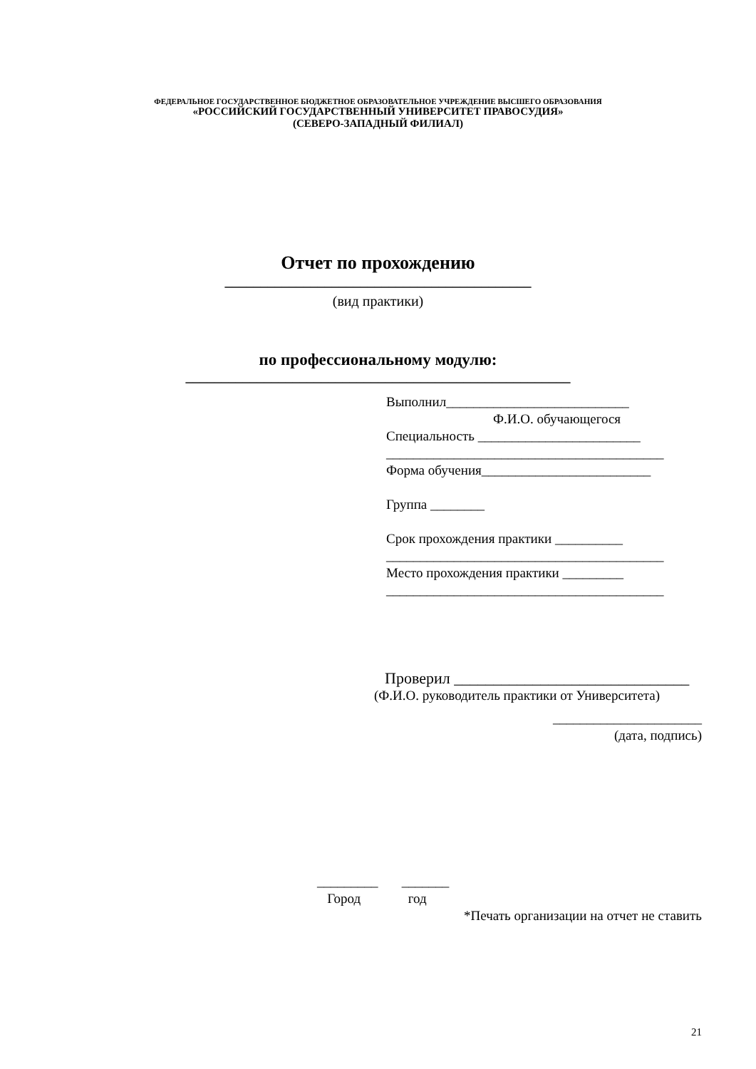ФЕДЕРАЛЬНОЕ ГОСУДАРСТВЕННОЕ БЮДЖЕТНОЕ ОБРАЗОВАТЕЛЬНОЕ УЧРЕЖДЕНИЕ ВЫСШЕГО ОБРАЗОВАНИЯ
«РОССИЙСКИЙ ГОСУДАРСТВЕННЫЙ УНИВЕРСИТЕТ ПРАВОСУДИЯ»
(СЕВЕРО-ЗАПАДНЫЙ ФИЛИАЛ)
Отчет по прохождению
___________________________________________
(вид практики)
по профессиональному модулю:
______________________________________________________
Выполнил___________________________
Ф.И.О. обучающегося
Специальность ________________________
_________________________________________
Форма обучения_________________________
Группа ________
Срок прохождения практики __________
_________________________________________
Место прохождения практики _________
_________________________________________
Проверил ______________________________
(Ф.И.О. руководитель практики от Университета)
______________________
(дата, подпись)
_________ _______
Город год
*Печать организации на отчет не ставить
21